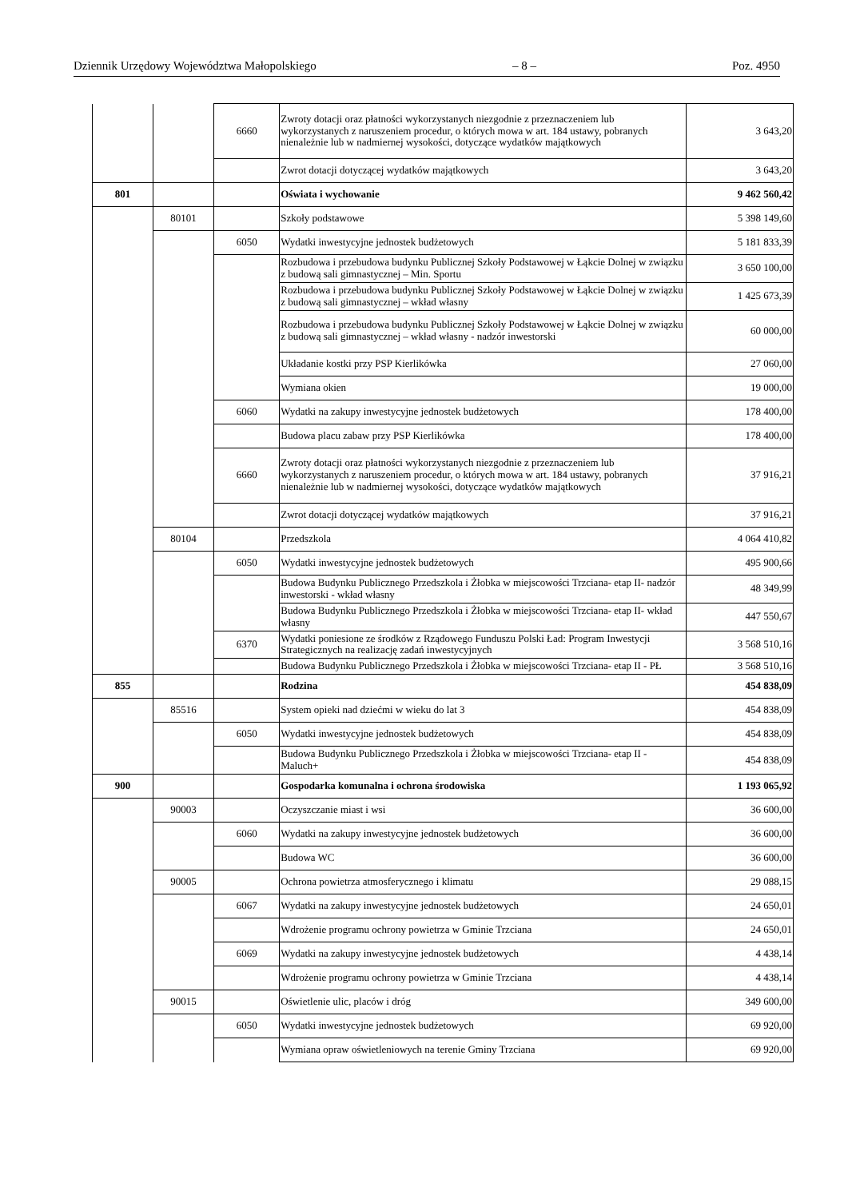Dziennik Urzędowy Województwa Małopolskiego – 8 – Poz. 4950
| | | 6660 | Zwroty dotacji oraz płatności wykorzystanych niezgodnie z przeznaczeniem lub wykorzystanych z naruszeniem procedur, o których mowa w art. 184 ustawy, pobranych nienależnie lub w nadmiernej wysokości, dotyczące wydatków majątkowych | 3 643,20 |
| | | | Zwrot dotacji dotyczącej wydatków majątkowych | 3 643,20 |
| 801 | | | Oświata i wychowanie | 9 462 560,42 |
| | 80101 | | Szkoły podstawowe | 5 398 149,60 |
| | | 6050 | Wydatki inwestycyjne jednostek budżetowych | 5 181 833,39 |
| | | | Rozbudowa i przebudowa budynku Publicznej Szkoły Podstawowej w Łąkcie Dolnej w związku z budową sali gimnastycznej – Min. Sportu | 3 650 100,00 |
| | | | Rozbudowa i przebudowa budynku Publicznej Szkoły Podstawowej w Łąkcie Dolnej w związku z budową sali gimnastycznej – wkład własny | 1 425 673,39 |
| | | | Rozbudowa i przebudowa budynku Publicznej Szkoły Podstawowej w Łąkcie Dolnej w związku z budową sali gimnastycznej – wkład własny - nadzór inwestorski | 60 000,00 |
| | | | Układanie kostki przy PSP Kierlikówka | 27 060,00 |
| | | | Wymiana okien | 19 000,00 |
| | | 6060 | Wydatki na zakupy inwestycyjne jednostek budżetowych | 178 400,00 |
| | | | Budowa placu zabaw przy PSP Kierlikówka | 178 400,00 |
| | | 6660 | Zwroty dotacji oraz płatności wykorzystanych niezgodnie z przeznaczeniem lub wykorzystanych z naruszeniem procedur, o których mowa w art. 184 ustawy, pobranych nienależnie lub w nadmiernej wysokości, dotyczące wydatków majątkowych | 37 916,21 |
| | | | Zwrot dotacji dotyczącej wydatków majątkowych | 37 916,21 |
| | 80104 | | Przedszkola | 4 064 410,82 |
| | | 6050 | Wydatki inwestycyjne jednostek budżetowych | 495 900,66 |
| | | | Budowa Budynku Publicznego Przedszkola i Żłobka w miejscowości Trzciana- etap II- nadzór inwestorski - wkład własny | 48 349,99 |
| | | | Budowa Budynku Publicznego Przedszkola i Żłobka w miejscowości Trzciana- etap II- wkład własny | 447 550,67 |
| | | 6370 | Wydatki poniesione ze środków z Rządowego Funduszu Polski Ład: Program Inwestycji Strategicznych na realizację zadań inwestycyjnych | 3 568 510,16 |
| | | | Budowa Budynku Publicznego Przedszkola i Żłobka w miejscowości Trzciana- etap II - PŁ | 3 568 510,16 |
| 855 | | | Rodzina | 454 838,09 |
| | 85516 | | System opieki nad dziećmi w wieku do lat 3 | 454 838,09 |
| | | 6050 | Wydatki inwestycyjne jednostek budżetowych | 454 838,09 |
| | | | Budowa Budynku Publicznego Przedszkola i Żłobka w miejscowości Trzciana- etap II - Maluch+ | 454 838,09 |
| 900 | | | Gospodarka komunalna i ochrona środowiska | 1 193 065,92 |
| | 90003 | | Oczyszczanie miast i wsi | 36 600,00 |
| | | 6060 | Wydatki na zakupy inwestycyjne jednostek budżetowych | 36 600,00 |
| | | | Budowa WC | 36 600,00 |
| | 90005 | | Ochrona powietrza atmosferycznego i klimatu | 29 088,15 |
| | | 6067 | Wydatki na zakupy inwestycyjne jednostek budżetowych | 24 650,01 |
| | | | Wdrożenie programu ochrony powietrza w Gminie Trzciana | 24 650,01 |
| | | 6069 | Wydatki na zakupy inwestycyjne jednostek budżetowych | 4 438,14 |
| | | | Wdrożenie programu ochrony powietrza w Gminie Trzciana | 4 438,14 |
| | 90015 | | Oświetlenie ulic, placów i dróg | 349 600,00 |
| | | 6050 | Wydatki inwestycyjne jednostek budżetowych | 69 920,00 |
| | | | Wymiana opraw oświetleniowych na terenie Gminy Trzciana | 69 920,00 |